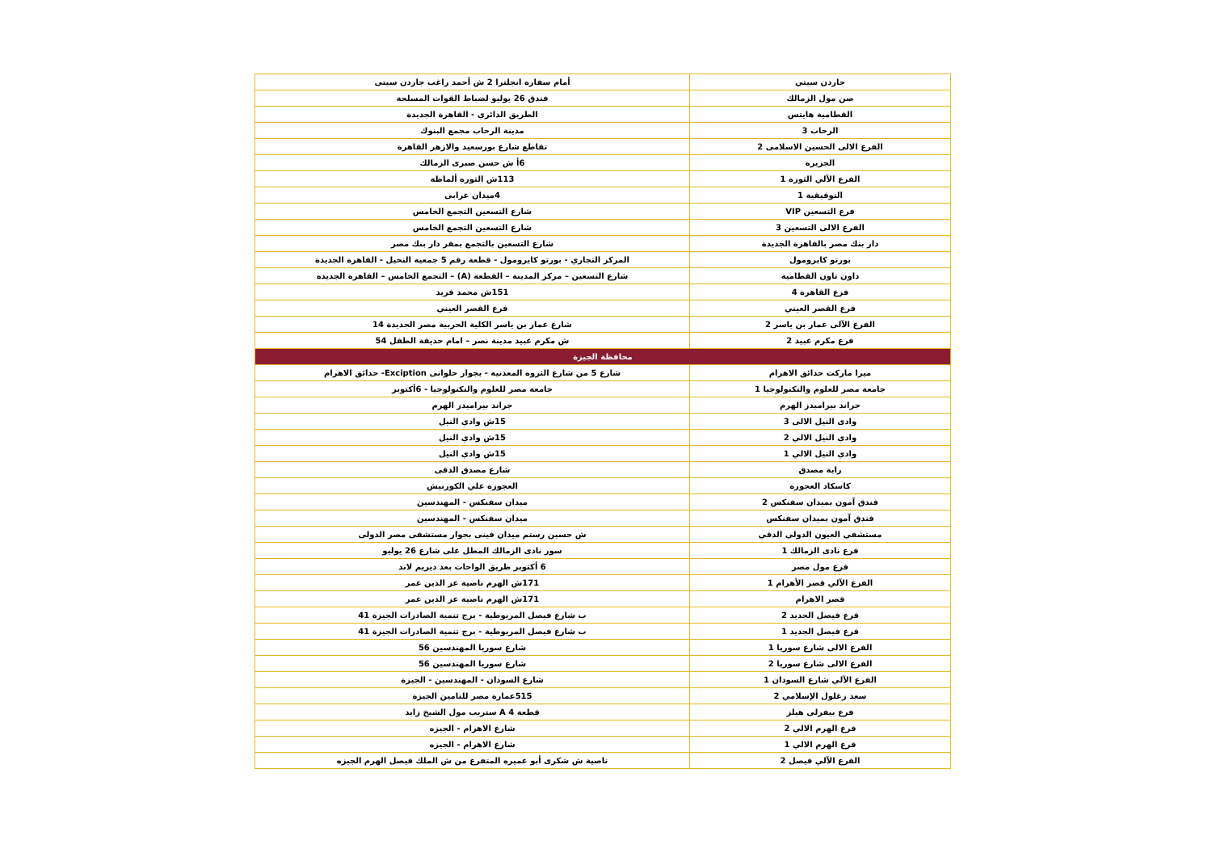| جاردن سيتي | أمام سفارة انجلترا 2 ش أحمد راغب جاردن سيتى |
| صن مول الزمالك | فندق 26 يوليو لضباط القوات المسلحة |
| القطامية هايتس | الطريق الدائري - القاهرة الجديدة |
| الرحاب 3 | مدينة الرحاب مجمع البنوك |
| الفرع الالى الحسين الاسلامى 2 | تقاطع شارع بورسعيد والازهر القاهرة |
| الجزيرة | 6أ ش حسن صبرى الزمالك |
| الفرع الآلي الثورة 1 | 113ش الثورة ألماظة |
| التوفيقية 1 | 4ميدان عرابى |
| فرع التسعين VIP | شارع التسعين التجمع الخامس |
| الفرع الالى التسعين 3 | شارع التسعين التجمع الخامس |
| دار بنك مصر بالقاهرة الجديدة | شارع التسعين بالتجمع بمقر دار بنك مصر |
| بورتو كايرومول | المركز التجاري - بورتو كايرومول - قطعة رقم 5 جمعية النخيل - القاهرة الجديدة |
| داون تاون القطامية | شارع التسعين – مركز المدينة – القطعة (A) – التجمع الخامس – القاهرة الجديدة |
| فرع القاهرة 4 | 151ش محمد فريد |
| فرع القصر العيني | فرع القصر العيني |
| الفرع الآلى عمار بن ياسر 2 | شارع عمار بن ياسر الكلية الحربية مصر الجديدة 14 |
| فرع مكرم عبيد 2 | ش مكرم عبيد مدينة نصر – امام حديقة الطفل 54 |
| محافظة الجيزة | |
| ميرا ماركت حدائق الاهرام | شارع 5 من شارع الثروة المعدنية - بجوار حلوانى Exciption- حدائق الاهرام |
| جامعة مصر للعلوم والتكنولوجيا 1 | جامعة مصر للعلوم والتكنولوجيا - 6أكتوبر |
| جراند بيراميدز الهرم | جراند بيراميدز الهرم |
| وادى النيل الالى 3 | 15ش وادي النيل |
| وادي النيل الالي 2 | 15ش وادي النيل |
| وادي النيل الالي 1 | 15ش وادي النيل |
| راية مصدق | شارع مصدق الدقى |
| كاسكاد العجوزة | العجوزة علي الكورنيش |
| فندق آمون بميدان سفنكس 2 | ميدان سفنكس - المهندسين |
| فندق آمون بميدان سفنكس | ميدان سفنكس - المهندسين |
| مستشفي العيون الدولي الدقي | ش حسين رستم ميدان فينى بجوار مستشفى مصر الدولى |
| فرع نادى الزمالك 1 | سور نادى الزمالك المطل على شارع 26 يوليو |
| فرع مول مصر | 6 أكتوبر طريق الواحات بعد ديريم لاند |
| الفرع الآلي قصر الأهرام 1 | 171ش الهرم ناصية عز الدين عمر |
| قصر الاهرام | 171ش الهرم ناصية عز الدين عمر |
| فرع فيصل الجديد 2 | ب شارع فيصل المريوطية - برج تنمية الصادرات الجيزة 41 |
| فرع فيصل الجديد 1 | ب شارع فيصل المريوطية - برج تنمية الصادرات الجيزة 41 |
| الفرع الالى شارع سوريا 1 | شارع سوريا المهندسين 56 |
| الفرع الالى شارع سوريا 2 | شارع سوريا المهندسين 56 |
| الفرع الآلي شارع السودان 1 | شارع السودان - المهندسين - الجيزة |
| سعد زغلول الإسلامي 2 | 515عمارة مصر للتامين الجيزة |
| فرع بيفرلى هيلز | قطعة 4 A ستريب مول الشيخ زايد |
| فرع الهرم الالي 2 | شارع الاهرام - الجيزه |
| فرع الهرم الالي 1 | شارع الاهرام - الجيزه |
| الفرع الآلي فيصل 2 | ناصية ش شكرى أبو عميره المتفرع من ش الملك فيصل الهرم الجيزه |